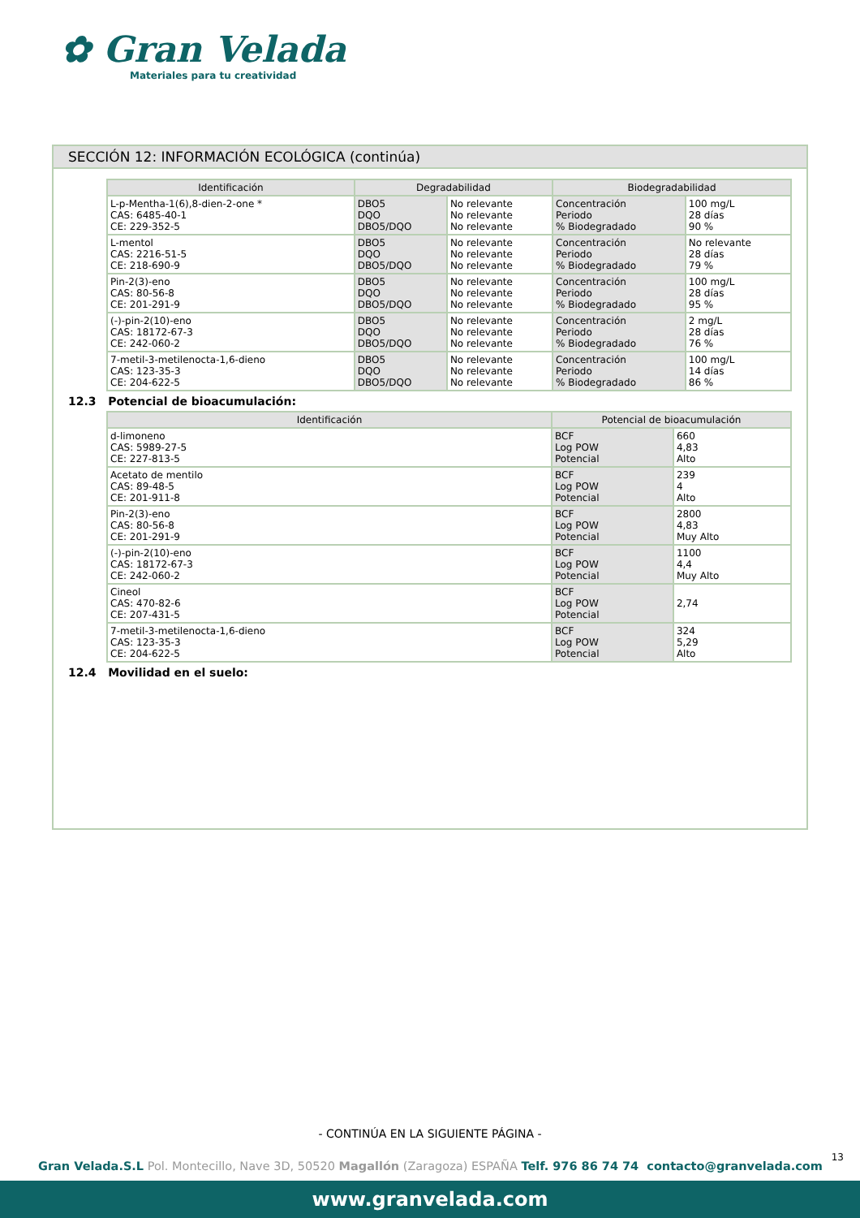✿ Gran Velada
Materiales para tu creatividad
SECCIÓN 12: INFORMACIÓN ECOLÓGICA (continúa)
| Identificación | Degradabilidad | | Biodegradabilidad | |
| --- | --- | --- | --- | --- |
| L-p-Mentha-1(6),8-dien-2-one * CAS: 6485-40-1 CE: 229-352-5 | DBO5 DQO DBO5/DQO | No relevante No relevante No relevante | Concentración Periodo % Biodegradado | 100 mg/L 28 días 90 % |
| L-mentol CAS: 2216-51-5 CE: 218-690-9 | DBO5 DQO DBO5/DQO | No relevante No relevante No relevante | Concentración Periodo % Biodegradado | No relevante 28 días 79 % |
| Pin-2(3)-eno CAS: 80-56-8 CE: 201-291-9 | DBO5 DQO DBO5/DQO | No relevante No relevante No relevante | Concentración Periodo % Biodegradado | 100 mg/L 28 días 95 % |
| (-)-pin-2(10)-eno CAS: 18172-67-3 CE: 242-060-2 | DBO5 DQO DBO5/DQO | No relevante No relevante No relevante | Concentración Periodo % Biodegradado | 2 mg/L 28 días 76 % |
| 7-metil-3-metilenocta-1,6-dieno CAS: 123-35-3 CE: 204-622-5 | DBO5 DQO DBO5/DQO | No relevante No relevante No relevante | Concentración Periodo % Biodegradado | 100 mg/L 14 días 86 % |
12.3 Potencial de bioacumulación:
| Identificación | Potencial de bioacumulación | |
| --- | --- | --- |
| d-limoneno CAS: 5989-27-5 CE: 227-813-5 | BCF Log POW Potencial | 660 4,83 Alto |
| Acetato de mentilo CAS: 89-48-5 CE: 201-911-8 | BCF Log POW Potencial | 239 4 Alto |
| Pin-2(3)-eno CAS: 80-56-8 CE: 201-291-9 | BCF Log POW Potencial | 2800 4,83 Muy Alto |
| (-)-pin-2(10)-eno CAS: 18172-67-3 CE: 242-060-2 | BCF Log POW Potencial | 1100 4,4 Muy Alto |
| Cineol CAS: 470-82-6 CE: 207-431-5 | BCF Log POW Potencial | 2,74 |
| 7-metil-3-metilenocta-1,6-dieno CAS: 123-35-3 CE: 204-622-5 | BCF Log POW Potencial | 324 5,29 Alto |
12.4 Movilidad en el suelo:
- CONTINÚA EN LA SIGUIENTE PÁGINA -
13
Gran Velada.S.L Pol. Montecillo, Nave 3D, 50520 Magallón (Zaragoza) ESPAÑA Telf. 976 86 74 74 contacto@granvelada.com
www.granvelada.com